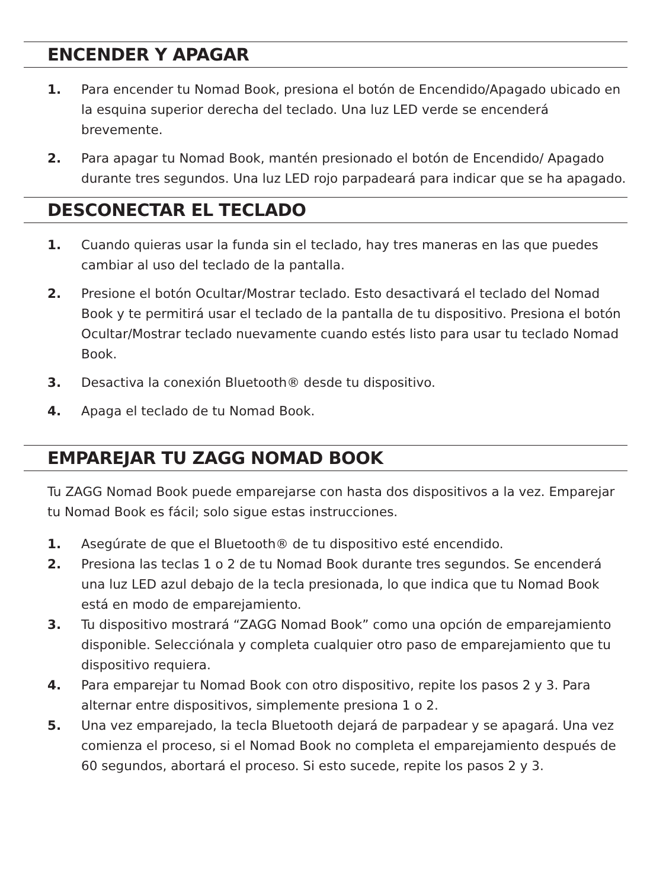ENCENDER Y APAGAR
1. Para encender tu Nomad Book, presiona el botón de Encendido/Apagado ubicado en la esquina superior derecha del teclado. Una luz LED verde se encenderá brevemente.
2. Para apagar tu Nomad Book, mantén presionado el botón de Encendido/ Apagado durante tres segundos. Una luz LED rojo parpadeará para indicar que se ha apagado.
DESCONECTAR EL TECLADO
1. Cuando quieras usar la funda sin el teclado, hay tres maneras en las que puedes cambiar al uso del teclado de la pantalla.
2. Presione el botón Ocultar/Mostrar teclado. Esto desactivará el teclado del Nomad Book y te permitirá usar el teclado de la pantalla de tu dispositivo. Presiona el botón Ocultar/Mostrar teclado nuevamente cuando estés listo para usar tu teclado Nomad Book.
3. Desactiva la conexión Bluetooth® desde tu dispositivo.
4. Apaga el teclado de tu Nomad Book.
EMPAREJAR TU ZAGG NOMAD BOOK
Tu ZAGG Nomad Book puede emparejarse con hasta dos dispositivos a la vez. Emparejar tu Nomad Book es fácil; solo sigue estas instrucciones.
1. Asegúrate de que el Bluetooth® de tu dispositivo esté encendido.
2. Presiona las teclas 1 o 2 de tu Nomad Book durante tres segundos. Se encenderá una luz LED azul debajo de la tecla presionada, lo que indica que tu Nomad Book está en modo de emparejamiento.
3. Tu dispositivo mostrará “ZAGG Nomad Book” como una opción de emparejamiento disponible. Selecciónala y completa cualquier otro paso de emparejamiento que tu dispositivo requiera.
4. Para emparejar tu Nomad Book con otro dispositivo, repite los pasos 2 y 3. Para alternar entre dispositivos, simplemente presiona 1 o 2.
5. Una vez emparejado, la tecla Bluetooth dejará de parpadear y se apagará. Una vez comienza el proceso, si el Nomad Book no completa el emparejamiento después de 60 segundos, abortará el proceso. Si esto sucede, repite los pasos 2 y 3.